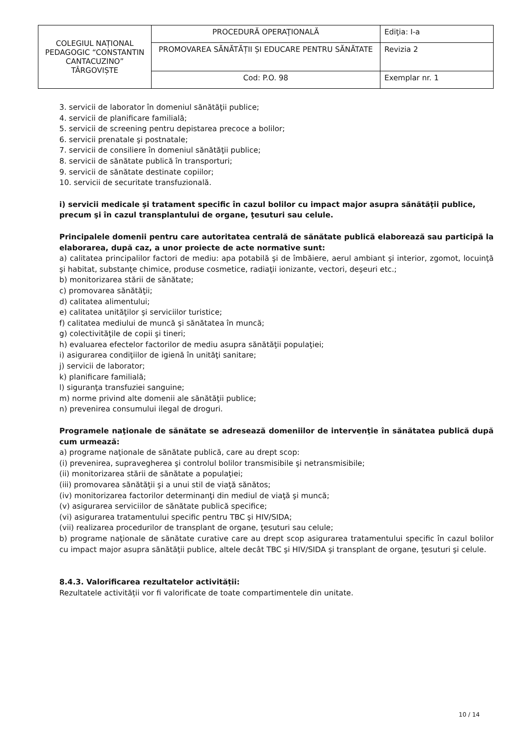| COLEGIUL NAȚIONAL PEDAGOGIC “CONSTANTIN CANTACUZINO” TÂRGOVIȘTE | PROCEDURĂ OPERAŢIONALĂ | Ediţia: I-a |
| | PROMOVAREA SĂNĂTĂȚII ȘI EDUCARE PENTRU SĂNĂTATE | Revizia 2 |
| | Cod: P.O. 98 | Exemplar nr. 1 |
3. servicii de laborator în domeniul sănătăţii publice;
4. servicii de planificare familială;
5. servicii de screening pentru depistarea precoce a bolilor;
6. servicii prenatale şi postnatale;
7. servicii de consiliere în domeniul sănătăţii publice;
8. servicii de sănătate publică în transporturi;
9. servicii de sănătate destinate copiilor;
10. servicii de securitate transfuzională.
i) servicii medicale şi tratament specific în cazul bolilor cu impact major asupra sănătăţii publice, precum şi în cazul transplantului de organe, ţesuturi sau celule.
Principalele domenii pentru care autoritatea centrală de sănătate publică elaborează sau participă la elaborarea, după caz, a unor proiecte de acte normative sunt:
a) calitatea principalilor factori de mediu: apa potabilă şi de îmbăiere, aerul ambiant şi interior, zgomot, locuinţă şi habitat, substanţe chimice, produse cosmetice, radiaţii ionizante, vectori, deşeuri etc.;
b) monitorizarea stării de sănătate;
c) promovarea sănătăţii;
d) calitatea alimentului;
e) calitatea unităţilor şi serviciilor turistice;
f) calitatea mediului de muncă şi sănătatea în muncă;
g) colectivităţile de copii şi tineri;
h) evaluarea efectelor factorilor de mediu asupra sănătăţii populaţiei;
i) asigurarea condiţiilor de igienă în unităţi sanitare;
j) servicii de laborator;
k) planificare familială;
l) siguranţa transfuziei sanguine;
m) norme privind alte domenii ale sănătăţii publice;
n) prevenirea consumului ilegal de droguri.
Programele naţionale de sănătate se adresează domeniilor de intervenţie în sănătatea publică după cum urmează:
a) programe naţionale de sănătate publică, care au drept scop:
(i) prevenirea, supravegherea şi controlul bolilor transmisibile şi netransmisibile;
(ii) monitorizarea stării de sănătate a populaţiei;
(iii) promovarea sănătăţii şi a unui stil de viaţă sănătos;
(iv) monitorizarea factorilor determinanţi din mediul de viaţă şi muncă;
(v) asigurarea serviciilor de sănătate publică specifice;
(vi) asigurarea tratamentului specific pentru TBC şi HIV/SIDA;
(vii) realizarea procedurilor de transplant de organe, ţesuturi sau celule;
b) programe naţionale de sănătate curative care au drept scop asigurarea tratamentului specific în cazul bolilor cu impact major asupra sănătăţii publice, altele decât TBC şi HIV/SIDA şi transplant de organe, ţesuturi şi celule.
8.4.3. Valorificarea rezultatelor activității:
Rezultatele activității vor fi valorificate de toate compartimentele din unitate.
10 / 14